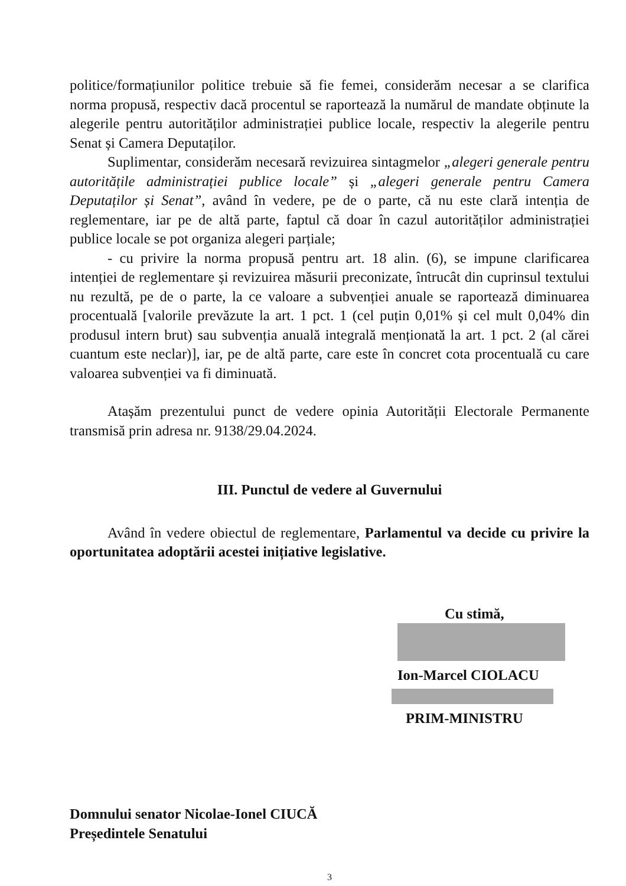politice/formațiunilor politice trebuie să fie femei, considerăm necesar a se clarifica norma propusă, respectiv dacă procentul se raportează la numărul de mandate obținute la alegerile pentru autorităților administrației publice locale, respectiv la alegerile pentru Senat și Camera Deputaților.
Suplimentar, considerăm necesară revizuirea sintagmelor „alegeri generale pentru autoritățile administrației publice locale” și „alegeri generale pentru Camera Deputaților și Senat”, având în vedere, pe de o parte, că nu este clară intenția de reglementare, iar pe de altă parte, faptul că doar în cazul autorităților administrației publice locale se pot organiza alegeri parțiale;
- cu privire la norma propusă pentru art. 18 alin. (6), se impune clarificarea intenției de reglementare și revizuirea măsurii preconizate, întrucât din cuprinsul textului nu rezultă, pe de o parte, la ce valoare a subvenției anuale se raportează diminuarea procentuală [valorile prevăzute la art. 1 pct. 1 (cel puțin 0,01% și cel mult 0,04% din produsul intern brut) sau subvenția anuală integrală menționată la art. 1 pct. 2 (al cărei cuantum este neclar)], iar, pe de altă parte, care este în concret cota procentuală cu care valoarea subvenției va fi diminuată.
Atașăm prezentului punct de vedere opinia Autorității Electorale Permanente transmisă prin adresa nr. 9138/29.04.2024.
III. Punctul de vedere al Guvernului
Având în vedere obiectul de reglementare, Parlamentul va decide cu privire la oportunitatea adoptării acestei inițiative legislative.
Cu stimă,
Ion-Marcel CIOLACU
PRIM-MINISTRU
Domnului senator Nicolae-Ionel CIUCĂ
Președintele Senatului
3